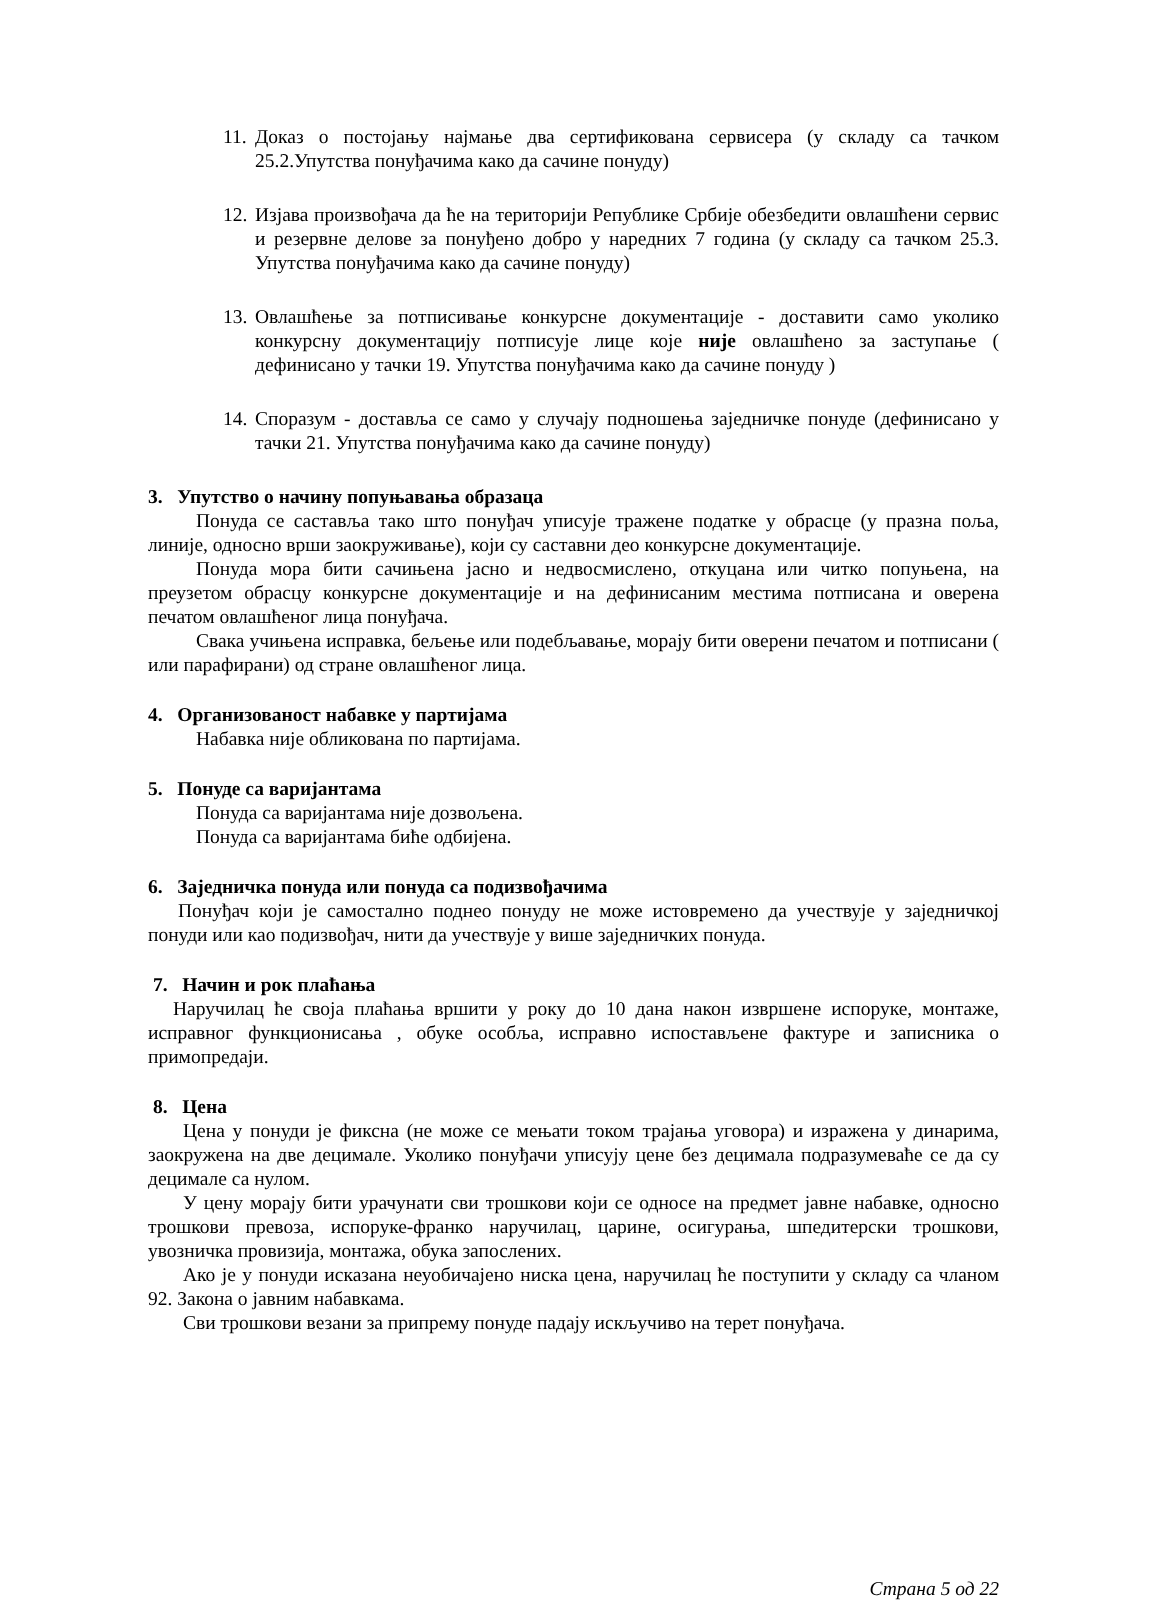11. Доказ о постојању најмање два сертификована сервисера (у складу са тачком 25.2.Упутства понуђачима како да сачине понуду)
12. Изјава произвођача да ће на територији Републике Србије обезбедити овлашћени сервис и резервне делове за понуђено добро у наредних 7 година (у складу са тачком 25.3. Упутства понуђачима како да сачине понуду)
13. Овлашћење за потписивање конкурсне документације - доставити само уколико конкурсну документацију потписује лице које није овлашћено за заступање ( дефинисано у тачки 19. Упутства понуђачима како да сачине понуду )
14. Споразум - доставља се само у случају подношења заједничке понуде (дефинисано у тачки 21. Упутства понуђачима како да сачине понуду)
3. Упутство о начину попуњавања образаца
Понуда се саставља тако што понуђач уписује тражене податке у обрасце (у празна поља, линије, односно врши заокруживање), који су саставни део конкурсне документације.
Понуда мора бити сачињена јасно и недвосмислено, откуцана или читко попуњена, на преузетом обрасцу конкурсне документације и на дефинисаним местима потписана и оверена печатом овлашћеног лица понуђача.
Свака учињена исправка, бељење или подебљавање, морају бити оверени печатом и потписани ( или парафирани) од стране овлашћеног лица.
4. Организованост набавке у партијама
Набавка није обликована по партијама.
5. Понуде са варијантама
Понуда са варијантама није дозвољена.
Понуда са варијантама биће одбијена.
6. Заједничка понуда или понуда са подизвођачима
Понуђач који је самостално поднео понуду не може истовремено да учествује у заједничкој понуди или као подизвођач, нити да учествује у више заједничких понуда.
7. Начин и рок плаћања
Наручилац ће своја плаћања вршити у року до 10 дана након извршене испоруке, монтаже, исправног функционисања , обуке особља, исправно испостављене фактуре и записника о примопредаји.
8. Цена
Цена у понуди је фиксна (не може се мењати током трајања уговора) и изражена у динарима, заокружена на две децимале. Уколико понуђачи уписују цене без децимала подразумеваће се да су децимале са нулом.
У цену морају бити урачунати сви трошкови који се односе на предмет јавне набавке, односно трошкови превоза, испоруке-франко наручилац, царине, осигурања, шпедитерски трошкови, увозничка провизија, монтажа, обука запослених.
Ако је у понуди исказана неуобичајено ниска цена, наручилац ће поступити у складу са чланом 92. Закона о јавним набавкама.
Сви трошкови везани за припрему понуде падају искључиво на терет понуђача.
Страна 5 од 22